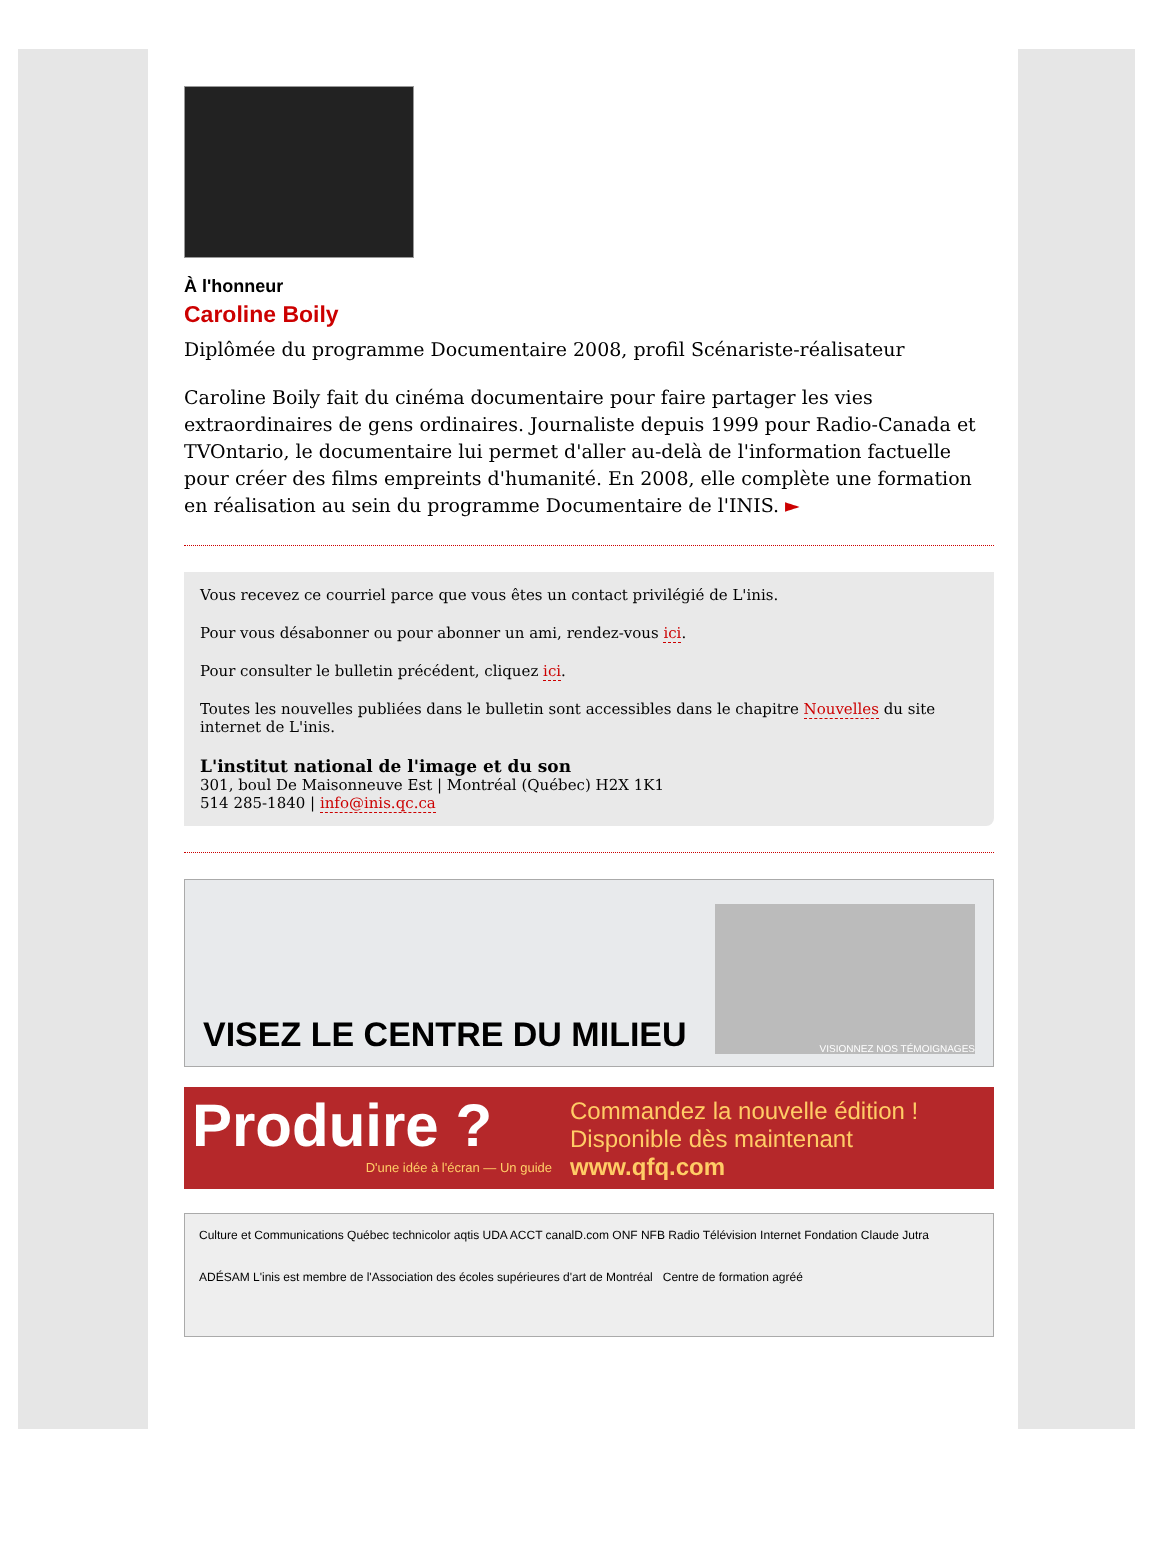À l'honneur
Caroline Boily
Diplômée du programme Documentaire 2008, profil Scénariste-réalisateur
Caroline Boily fait du cinéma documentaire pour faire partager les vies extraordinaires de gens ordinaires. Journaliste depuis 1999 pour Radio-Canada et TVOntario, le documentaire lui permet d'aller au-delà de l'information factuelle pour créer des films empreints d'humanité. En 2008, elle complète une formation en réalisation au sein du programme Documentaire de l'INIS. ►
Vous recevez ce courriel parce que vous êtes un contact privilégié de L'inis.
Pour vous désabonner ou pour abonner un ami, rendez-vous ici.
Pour consulter le bulletin précédent, cliquez ici.
Toutes les nouvelles publiées dans le bulletin sont accessibles dans le chapitre Nouvelles du site internet de L'inis.
L'institut national de l'image et du son
301, boul De Maisonneuve Est | Montréal (Québec) H2X 1K1
514 285-1840 | info@inis.qc.ca
VISEZ LE CENTRE DU MILIEU
VISIONNEZ NOS TÉMOIGNAGES
Produire ?
D'une idée à l'écran — Un guide
Commandez la nouvelle édition !
Disponible dès maintenant
www.qfq.com
Culture et Communications Québec technicolor aqtis UDA ACCT canalD.com ONF NFB Radio Télévision Internet Fondation Claude Jutra
ADÉSAM L'inis est membre de l'Association des écoles supérieures d'art de Montréal Centre de formation agréé